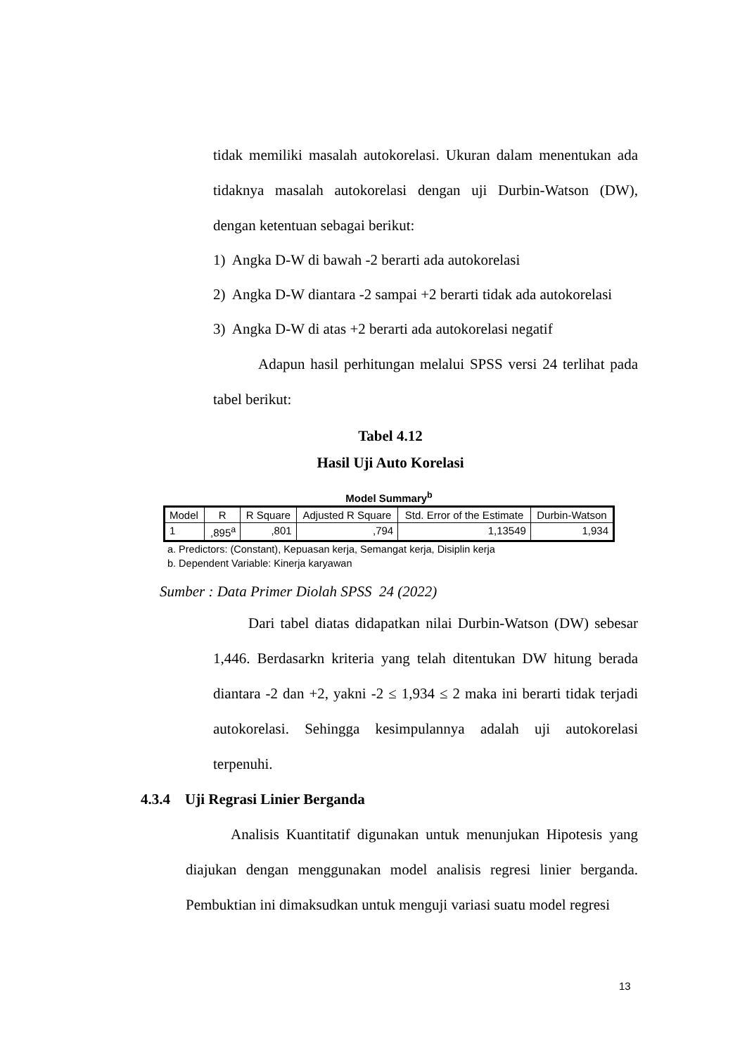tidak memiliki masalah autokorelasi. Ukuran dalam menentukan ada tidaknya masalah autokorelasi dengan uji Durbin-Watson (DW),
dengan ketentuan sebagai berikut:
1) Angka D-W di bawah -2 berarti ada autokorelasi
2) Angka D-W diantara -2 sampai +2 berarti tidak ada autokorelasi
3) Angka D-W di atas +2 berarti ada autokorelasi negatif
Adapun hasil perhitungan melalui SPSS versi 24 terlihat pada tabel berikut:
Tabel 4.12
Hasil Uji Auto Korelasi
Model Summary<sup>b</sup>
| Model | R | R Square | Adjusted R Square | Std. Error of the Estimate | Durbin-Watson |
| --- | --- | --- | --- | --- | --- |
| 1 | ,895<sup>a</sup> | ,801 | ,794 | 1,13549 | 1,934 |
a. Predictors: (Constant), Kepuasan kerja, Semangat kerja, Disiplin kerja
b. Dependent Variable: Kinerja karyawan
Sumber : Data Primer Diolah SPSS 24 (2022)
Dari tabel diatas didapatkan nilai Durbin-Watson (DW) sebesar 1,446. Berdasarkn kriteria yang telah ditentukan DW hitung berada diantara -2 dan +2, yakni -2 ≤ 1,934 ≤ 2 maka ini berarti tidak terjadi autokorelasi. Sehingga kesimpulannya adalah uji autokorelasi terpenuhi.
4.3.4 Uji Regrasi Linier Berganda
Analisis Kuantitatif digunakan untuk menunjukan Hipotesis yang diajukan dengan menggunakan model analisis regresi linier berganda. Pembuktian ini dimaksudkan untuk menguji variasi suatu model regresi
13